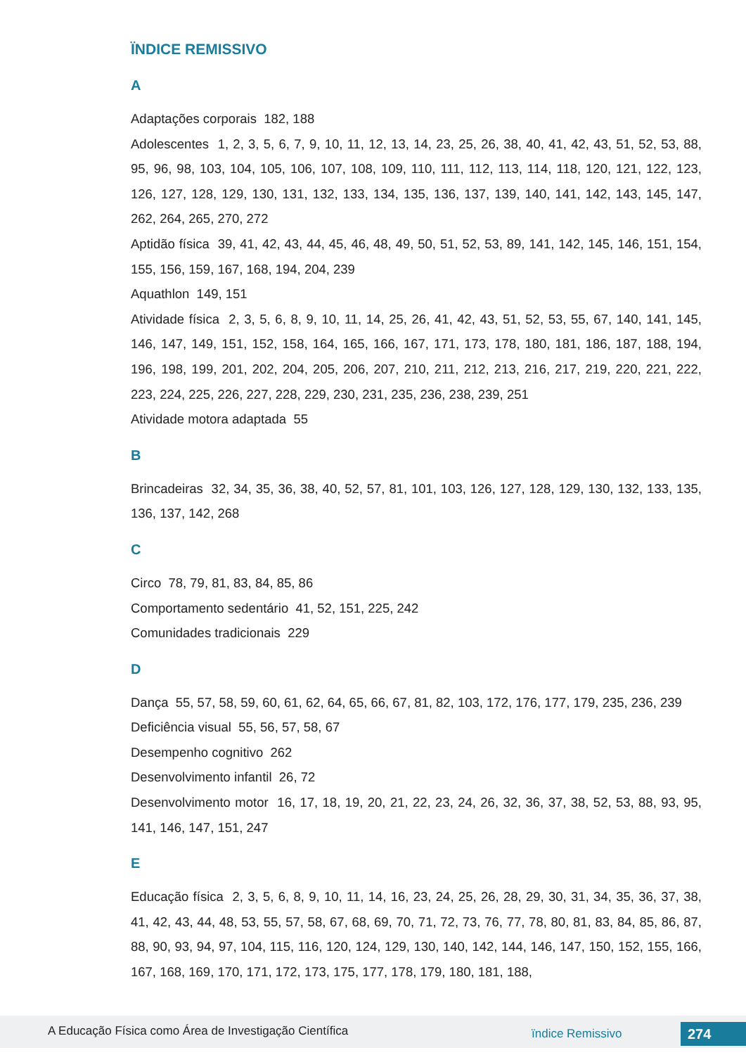ÏNDICE REMISSIVO
A
Adaptações corporais 182, 188
Adolescentes 1, 2, 3, 5, 6, 7, 9, 10, 11, 12, 13, 14, 23, 25, 26, 38, 40, 41, 42, 43, 51, 52, 53, 88, 95, 96, 98, 103, 104, 105, 106, 107, 108, 109, 110, 111, 112, 113, 114, 118, 120, 121, 122, 123, 126, 127, 128, 129, 130, 131, 132, 133, 134, 135, 136, 137, 139, 140, 141, 142, 143, 145, 147, 262, 264, 265, 270, 272
Aptidão física 39, 41, 42, 43, 44, 45, 46, 48, 49, 50, 51, 52, 53, 89, 141, 142, 145, 146, 151, 154, 155, 156, 159, 167, 168, 194, 204, 239
Aquathlon 149, 151
Atividade física 2, 3, 5, 6, 8, 9, 10, 11, 14, 25, 26, 41, 42, 43, 51, 52, 53, 55, 67, 140, 141, 145, 146, 147, 149, 151, 152, 158, 164, 165, 166, 167, 171, 173, 178, 180, 181, 186, 187, 188, 194, 196, 198, 199, 201, 202, 204, 205, 206, 207, 210, 211, 212, 213, 216, 217, 219, 220, 221, 222, 223, 224, 225, 226, 227, 228, 229, 230, 231, 235, 236, 238, 239, 251
Atividade motora adaptada 55
B
Brincadeiras 32, 34, 35, 36, 38, 40, 52, 57, 81, 101, 103, 126, 127, 128, 129, 130, 132, 133, 135, 136, 137, 142, 268
C
Circo 78, 79, 81, 83, 84, 85, 86
Comportamento sedentário 41, 52, 151, 225, 242
Comunidades tradicionais 229
D
Dança 55, 57, 58, 59, 60, 61, 62, 64, 65, 66, 67, 81, 82, 103, 172, 176, 177, 179, 235, 236, 239
Deficiência visual 55, 56, 57, 58, 67
Desempenho cognitivo 262
Desenvolvimento infantil 26, 72
Desenvolvimento motor 16, 17, 18, 19, 20, 21, 22, 23, 24, 26, 32, 36, 37, 38, 52, 53, 88, 93, 95, 141, 146, 147, 151, 247
E
Educação física 2, 3, 5, 6, 8, 9, 10, 11, 14, 16, 23, 24, 25, 26, 28, 29, 30, 31, 34, 35, 36, 37, 38, 41, 42, 43, 44, 48, 53, 55, 57, 58, 67, 68, 69, 70, 71, 72, 73, 76, 77, 78, 80, 81, 83, 84, 85, 86, 87, 88, 90, 93, 94, 97, 104, 115, 116, 120, 124, 129, 130, 140, 142, 144, 146, 147, 150, 152, 155, 166, 167, 168, 169, 170, 171, 172, 173, 175, 177, 178, 179, 180, 181, 188,
A Educação Física como Área de Investigação Científica
ïndice Remissivo 274